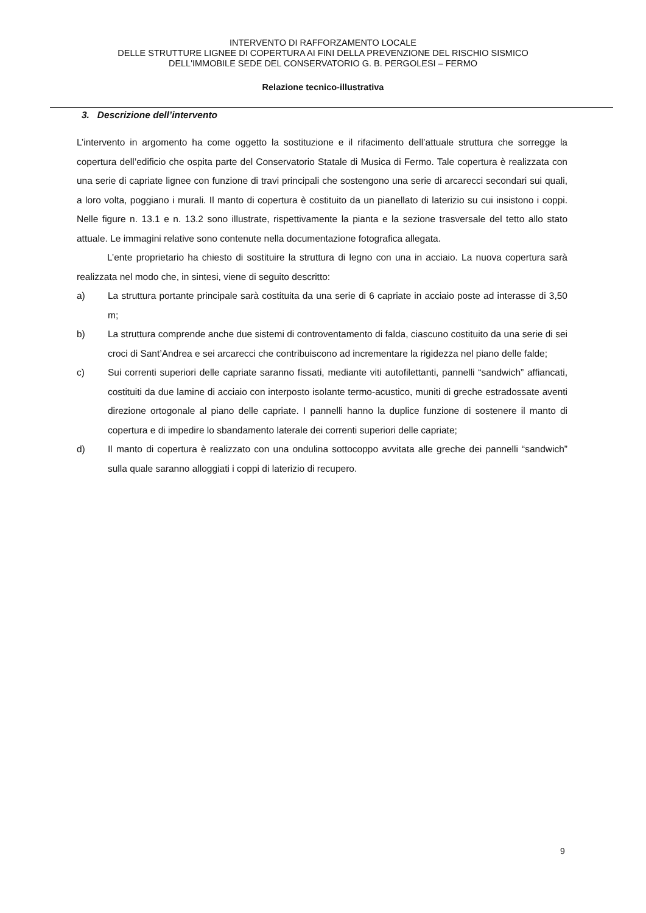INTERVENTO DI RAFFORZAMENTO LOCALE
DELLE STRUTTURE LIGNEE DI COPERTURA AI FINI DELLA PREVENZIONE DEL RISCHIO SISMICO
DELL'IMMOBILE SEDE DEL CONSERVATORIO G. B. PERGOLESI – FERMO
Relazione tecnico-illustrativa
3. Descrizione dell’intervento
L’intervento in argomento ha come oggetto la sostituzione e il rifacimento dell’attuale struttura che sorregge la copertura dell’edificio che ospita parte del Conservatorio Statale di Musica di Fermo. Tale copertura è realizzata con una serie di capriate lignee con funzione di travi principali che sostengono una serie di arcarecci secondari sui quali, a loro volta, poggiano i murali. Il manto di copertura è costituito da un pianellato di laterizio su cui insistono i coppi. Nelle figure n. 13.1 e n. 13.2 sono illustrate, rispettivamente la pianta e la sezione trasversale del tetto allo stato attuale. Le immagini relative sono contenute nella documentazione fotografica allegata.
L’ente proprietario ha chiesto di sostituire la struttura di legno con una in acciaio. La nuova copertura sarà realizzata nel modo che, in sintesi, viene di seguito descritto:
a) La struttura portante principale sarà costituita da una serie di 6 capriate in acciaio poste ad interasse di 3,50 m;
b) La struttura comprende anche due sistemi di controventamento di falda, ciascuno costituito da una serie di sei croci di Sant’Andrea e sei arcarecci che contribuiscono ad incrementare la rigidezza nel piano delle falde;
c) Sui correnti superiori delle capriate saranno fissati, mediante viti autofilettanti, pannelli “sandwich” affiancati, costituiti da due lamine di acciaio con interposto isolante termo-acustico, muniti di greche estradossate aventi direzione ortogonale al piano delle capriate. I pannelli hanno la duplice funzione di sostenere il manto di copertura e di impedire lo sbandamento laterale dei correnti superiori delle capriate;
d) Il manto di copertura è realizzato con una ondulina sottocoppo avvitata alle greche dei pannelli “sandwich” sulla quale saranno alloggiati i coppi di laterizio di recupero.
9